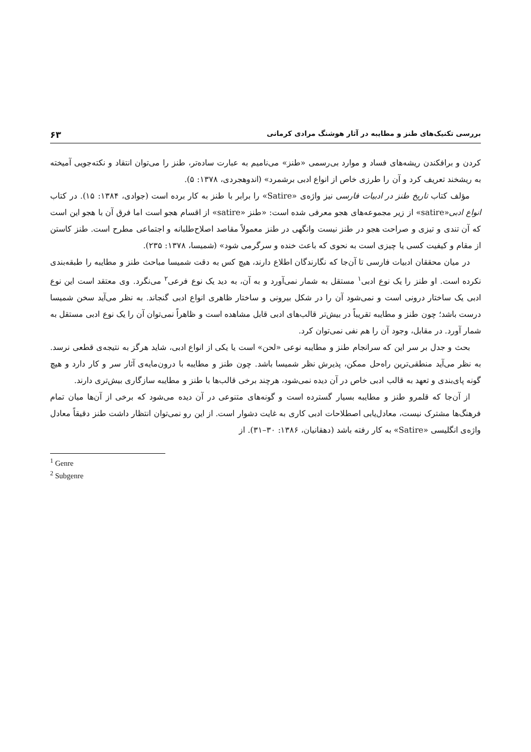بررسی تکنیک‌های طنز و مطایبه در آثار هوشنگ مرادی کرمانی ۶۳
کردن و برافکندن ریشه‌های فساد و موارد بی‌رسمی «طنز» می‌نامیم به عبارت ساده‌تر، طنز را می‌توان انتقاد و نکته‌جویی آمیخته به ریشخند تعریف کرد و آن را طرزی خاص از انواع ادبی برشمرد» (اندوهجردی، ۱۳۷۸: ۵).
مؤلف کتاب تاریخ طنز در ادبیات فارسی نیز واژه‌ی «Satire» را برابر با طنز به کار برده است (جوادی، ۱۳۸۴: ۱۵). در کتاب انواع ادبی«satire» از زیر مجموعه‌های هجو معرفی شده است: «طنز «satire» از اقسام هجو است اما فرق آن با هجو این است که آن تندی و تیزی و صراحت هجو در طنز نیست وانگهی در طنز معمولاً مقاصد اصلاح‌طلبانه و اجتماعی مطرح است. طنز کاستن از مقام و کیفیت کسی یا چیزی است به نحوی که باعث خنده و سرگرمی شود» (شمیسا، ۱۳۷۸: ۲۳۵).
در میان محققان ادبیات فارسی تا آن‌جا که نگارندگان اطلاع دارند، هیچ کس به دقت شمیسا مباحث طنز و مطایبه را طبقه‌بندی نکرده است. او طنز را یک نوع ادبی<sup>۱</sup> مستقل به شمار نمی‌آورد و به آن، به دید یک نوع فرعی<sup>۲</sup> می‌نگرد. وی معتقد است این نوع ادبی یک ساختار درونی است و نمی‌شود آن را در شکل بیرونی و ساختار ظاهری انواع ادبی گنجاند. به نظر می‌آید سخن شمیسا درست باشد؛ چون طنز و مطایبه تقریباً در بیش‌تر قالب‌های ادبی قابل مشاهده است و ظاهراً نمی‌توان آن را یک نوع ادبی مستقل به شمار آورد. در مقابل، وجود آن را هم نفی نمی‌توان کرد.
بحث و جدل بر سر این که سرانجام طنز و مطایبه نوعی «لحن» است یا یکی از انواع ادبی، شاید هرگز به نتیجه‌ی قطعی نرسد. به نظر می‌آید منطقی‌ترین راه‌حل ممکن، پذیرش نظر شمیسا باشد. چون طنز و مطایبه با درون‌مایه‌ی آثار سر و کار دارد و هیچ گونه پای‌بندی و تعهد به قالب ادبی خاص در آن دیده نمی‌شود، هرچند برخی قالب‌ها با طنز و مطایبه سازگاری بیش‌تری دارند.
از آن‌جا که قلمرو طنز و مطایبه بسیار گسترده است و گونه‌های متنوعی در آن دیده می‌شود که برخی از آن‌ها میان تمام فرهنگ‌ها مشترک نیست، معادل‌یابی اصطلاحات ادبی کاری به غایت دشوار است. از این رو نمی‌توان انتظار داشت طنز دقیقاً معادل واژه‌ی انگلیسی «Satire» به کار رفته باشد (دهقانیان، ۱۳۸۶: ۳۰–۳۱). از
<sup>1</sup> Genre
<sup>2</sup> Subgenre